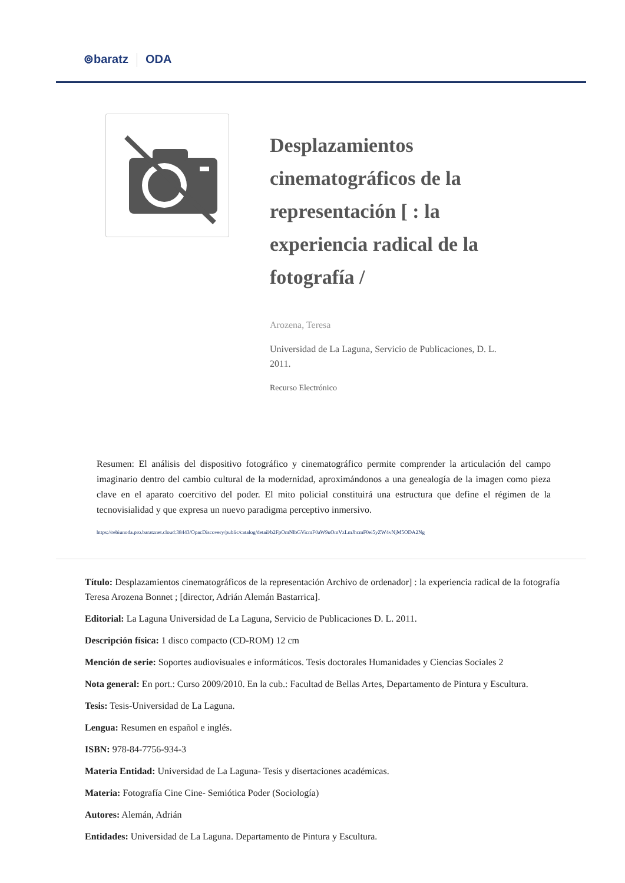⊚baratz ODA
Desplazamientos cinematográficos de la representación [ : la experiencia radical de la fotografía /
Arozena, Teresa
Universidad de La Laguna, Servicio de Publicaciones, D. L. 2011.
Recurso Electrónico
Resumen: El análisis del dispositivo fotográfico y cinematográfico permite comprender la articulación del campo imaginario dentro del cambio cultural de la modernidad, aproximándonos a una genealogía de la imagen como pieza clave en el aparato coercitivo del poder. El mito policial constituirá una estructura que define el régimen de la tecnovisialidad y que expresa un nuevo paradigma perceptivo inmersivo.
https://rebiunoda.pro.baratznet.cloud:38443/OpacDiscovery/public/catalog/detail/b2FpOmNlbGVicmF0aW9uOmVzLmJhcmF0ei5yZW4vNjM5ODA2Ng
Título: Desplazamientos cinematográficos de la representación Archivo de ordenador] : la experiencia radical de la fotografía Teresa Arozena Bonnet ; [director, Adrián Alemán Bastarrica].
Editorial: La Laguna Universidad de La Laguna, Servicio de Publicaciones D. L. 2011.
Descripción física: 1 disco compacto (CD-ROM) 12 cm
Mención de serie: Soportes audiovisuales e informáticos. Tesis doctorales Humanidades y Ciencias Sociales 2
Nota general: En port.: Curso 2009/2010. En la cub.: Facultad de Bellas Artes, Departamento de Pintura y Escultura.
Tesis: Tesis-Universidad de La Laguna.
Lengua: Resumen en español e inglés.
ISBN: 978-84-7756-934-3
Materia Entidad: Universidad de La Laguna- Tesis y disertaciones académicas.
Materia: Fotografía Cine Cine- Semiótica Poder (Sociología)
Autores: Alemán, Adrián
Entidades: Universidad de La Laguna. Departamento de Pintura y Escultura.